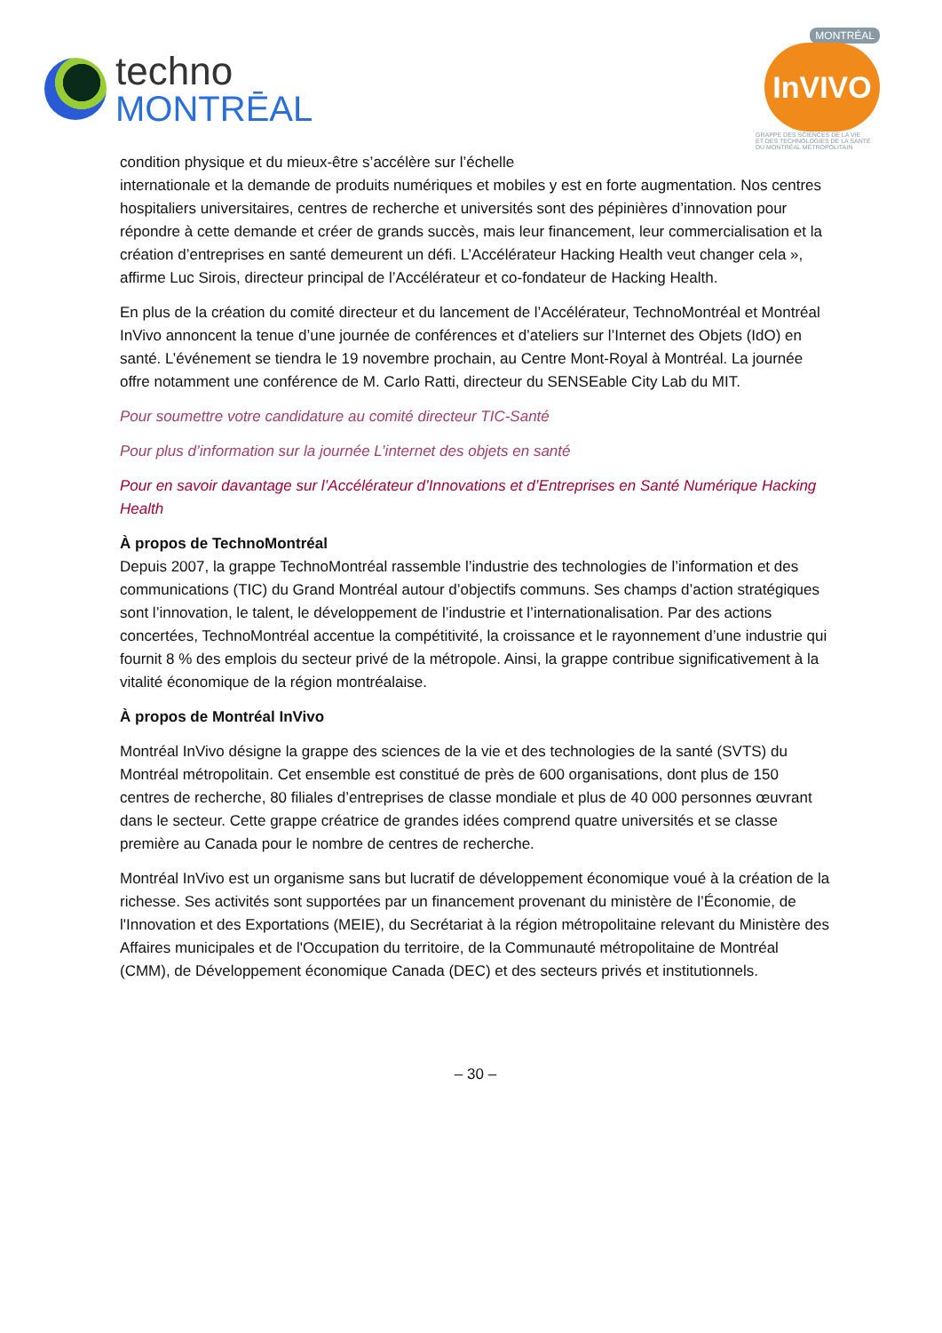techno
MONTRĒAL
MONTRÉAL
InVIVO
GRAPPE DES SCIENCES DE LA VIE
ET DES TECHNOLOGIES DE LA SANTÉ
DU MONTRÉAL MÉTROPOLITAIN
condition physique et du mieux-être s’accélère sur l’échelle
internationale et la demande de produits numériques et mobiles y est en forte augmentation. Nos centres hospitaliers universitaires, centres de recherche et universités sont des pépinières d’innovation pour répondre à cette demande et créer de grands succès, mais leur financement, leur commercialisation et la création d’entreprises en santé demeurent un défi. L’Accélérateur Hacking Health veut changer cela », affirme Luc Sirois, directeur principal de l’Accélérateur et co-fondateur de Hacking Health.
En plus de la création du comité directeur et du lancement de l’Accélérateur, TechnoMontréal et Montréal InVivo annoncent la tenue d’une journée de conférences et d’ateliers sur l’Internet des Objets (IdO) en santé. L’événement se tiendra le 19 novembre prochain, au Centre Mont-Royal à Montréal. La journée offre notamment une conférence de M. Carlo Ratti, directeur du SENSEable City Lab du MIT.
Pour soumettre votre candidature au comité directeur TIC-Santé
Pour plus d’information sur la journée L’internet des objets en santé
Pour en savoir davantage sur l’Accélérateur d’Innovations et d’Entreprises en Santé Numérique Hacking Health
À propos de TechnoMontréal
Depuis 2007, la grappe TechnoMontréal rassemble l’industrie des technologies de l’information et des communications (TIC) du Grand Montréal autour d’objectifs communs. Ses champs d’action stratégiques sont l’innovation, le talent, le développement de l’industrie et l’internationalisation. Par des actions concertées, TechnoMontréal accentue la compétitivité, la croissance et le rayonnement d’une industrie qui fournit 8 % des emplois du secteur privé de la métropole. Ainsi, la grappe contribue significativement à la vitalité économique de la région montréalaise.
À propos de Montréal InVivo
Montréal InVivo désigne la grappe des sciences de la vie et des technologies de la santé (SVTS) du Montréal métropolitain. Cet ensemble est constitué de près de 600 organisations, dont plus de 150 centres de recherche, 80 filiales d’entreprises de classe mondiale et plus de 40 000 personnes œuvrant dans le secteur. Cette grappe créatrice de grandes idées comprend quatre universités et se classe première au Canada pour le nombre de centres de recherche.
Montréal InVivo est un organisme sans but lucratif de développement économique voué à la création de la richesse. Ses activités sont supportées par un financement provenant du ministère de l’Économie, de l'Innovation et des Exportations (MEIE), du Secrétariat à la région métropolitaine relevant du Ministère des Affaires municipales et de l'Occupation du territoire, de la Communauté métropolitaine de Montréal (CMM), de Développement économique Canada (DEC) et des secteurs privés et institutionnels.
– 30 –